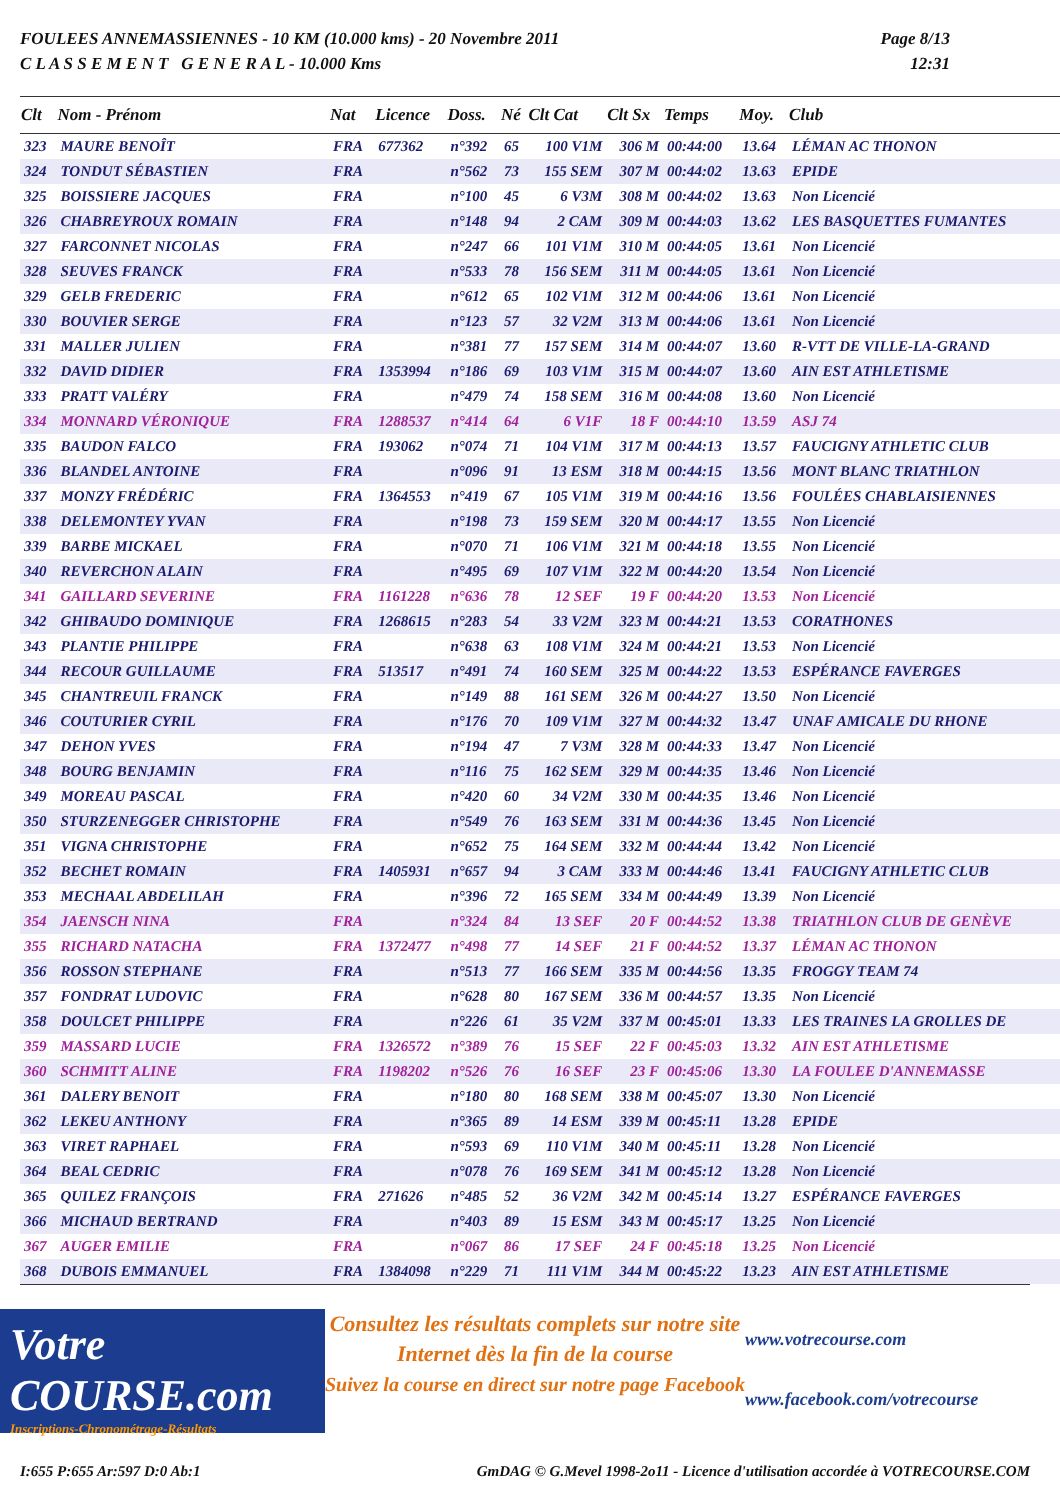FOULEES ANNEMASSIENNES - 10 KM (10.000 kms) - 20 Novembre 2011
C L A S S E M E N T G E N E R A L - 10.000 Kms
Page 8/13
12:31
| Clt | Nom - Prénom | Nat | Licence | Doss. | Né | Clt Cat | Clt Sx | Temps | Moy. | Club |
| --- | --- | --- | --- | --- | --- | --- | --- | --- | --- | --- |
| 323 | MAURE BENOÎT | FRA | 677362 | n°392 | 65 | 100 V1M | 306 M | 00:44:00 | 13.64 | LÉMAN AC THONON |
| 324 | TONDUT SÉBASTIEN | FRA | | n°562 | 73 | 155 SEM | 307 M | 00:44:02 | 13.63 | EPIDE |
| 325 | BOISSIERE JACQUES | FRA | | n°100 | 45 | 6 V3M | 308 M | 00:44:02 | 13.63 | Non Licencié |
| 326 | CHABREYROUX ROMAIN | FRA | | n°148 | 94 | 2 CAM | 309 M | 00:44:03 | 13.62 | LES BASQUETTES FUMANTES |
| 327 | FARCONNET NICOLAS | FRA | | n°247 | 66 | 101 V1M | 310 M | 00:44:05 | 13.61 | Non Licencié |
| 328 | SEUVES FRANCK | FRA | | n°533 | 78 | 156 SEM | 311 M | 00:44:05 | 13.61 | Non Licencié |
| 329 | GELB FREDERIC | FRA | | n°612 | 65 | 102 V1M | 312 M | 00:44:06 | 13.61 | Non Licencié |
| 330 | BOUVIER SERGE | FRA | | n°123 | 57 | 32 V2M | 313 M | 00:44:06 | 13.61 | Non Licencié |
| 331 | MALLER JULIEN | FRA | | n°381 | 77 | 157 SEM | 314 M | 00:44:07 | 13.60 | R-VTT DE VILLE-LA-GRAND |
| 332 | DAVID DIDIER | FRA | 1353994 | n°186 | 69 | 103 V1M | 315 M | 00:44:07 | 13.60 | AIN EST ATHLETISME |
| 333 | PRATT VALÉRY | FRA | | n°479 | 74 | 158 SEM | 316 M | 00:44:08 | 13.60 | Non Licencié |
| 334 | MONNARD VÉRONIQUE | FRA | 1288537 | n°414 | 64 | 6 V1F | 18 F | 00:44:10 | 13.59 | ASJ 74 |
| 335 | BAUDON FALCO | FRA | 193062 | n°074 | 71 | 104 V1M | 317 M | 00:44:13 | 13.57 | FAUCIGNY ATHLETIC CLUB |
| 336 | BLANDEL ANTOINE | FRA | | n°096 | 91 | 13 ESM | 318 M | 00:44:15 | 13.56 | MONT BLANC TRIATHLON |
| 337 | MONZY FRÉDÉRIC | FRA | 1364553 | n°419 | 67 | 105 V1M | 319 M | 00:44:16 | 13.56 | FOULÉES CHABLAISIENNES |
| 338 | DELEMONTEY YVAN | FRA | | n°198 | 73 | 159 SEM | 320 M | 00:44:17 | 13.55 | Non Licencié |
| 339 | BARBE MICKAEL | FRA | | n°070 | 71 | 106 V1M | 321 M | 00:44:18 | 13.55 | Non Licencié |
| 340 | REVERCHON ALAIN | FRA | | n°495 | 69 | 107 V1M | 322 M | 00:44:20 | 13.54 | Non Licencié |
| 341 | GAILLARD SEVERINE | FRA | 1161228 | n°636 | 78 | 12 SEF | 19 F | 00:44:20 | 13.53 | Non Licencié |
| 342 | GHIBAUDO DOMINIQUE | FRA | 1268615 | n°283 | 54 | 33 V2M | 323 M | 00:44:21 | 13.53 | CORATHONES |
| 343 | PLANTIE PHILIPPE | FRA | | n°638 | 63 | 108 V1M | 324 M | 00:44:21 | 13.53 | Non Licencié |
| 344 | RECOUR GUILLAUME | FRA | 513517 | n°491 | 74 | 160 SEM | 325 M | 00:44:22 | 13.53 | ESPÉRANCE FAVERGES |
| 345 | CHANTREUIL FRANCK | FRA | | n°149 | 88 | 161 SEM | 326 M | 00:44:27 | 13.50 | Non Licencié |
| 346 | COUTURIER CYRIL | FRA | | n°176 | 70 | 109 V1M | 327 M | 00:44:32 | 13.47 | UNAF AMICALE DU RHONE |
| 347 | DEHON YVES | FRA | | n°194 | 47 | 7 V3M | 328 M | 00:44:33 | 13.47 | Non Licencié |
| 348 | BOURG BENJAMIN | FRA | | n°116 | 75 | 162 SEM | 329 M | 00:44:35 | 13.46 | Non Licencié |
| 349 | MOREAU PASCAL | FRA | | n°420 | 60 | 34 V2M | 330 M | 00:44:35 | 13.46 | Non Licencié |
| 350 | STURZENEGGER CHRISTOPHE | FRA | | n°549 | 76 | 163 SEM | 331 M | 00:44:36 | 13.45 | Non Licencié |
| 351 | VIGNA CHRISTOPHE | FRA | | n°652 | 75 | 164 SEM | 332 M | 00:44:44 | 13.42 | Non Licencié |
| 352 | BECHET ROMAIN | FRA | 1405931 | n°657 | 94 | 3 CAM | 333 M | 00:44:46 | 13.41 | FAUCIGNY ATHLETIC CLUB |
| 353 | MECHAAL ABDELILAH | FRA | | n°396 | 72 | 165 SEM | 334 M | 00:44:49 | 13.39 | Non Licencié |
| 354 | JAENSCH NINA | FRA | | n°324 | 84 | 13 SEF | 20 F | 00:44:52 | 13.38 | TRIATHLON CLUB DE GENÈVE |
| 355 | RICHARD NATACHA | FRA | 1372477 | n°498 | 77 | 14 SEF | 21 F | 00:44:52 | 13.37 | LÉMAN AC THONON |
| 356 | ROSSON STEPHANE | FRA | | n°513 | 77 | 166 SEM | 335 M | 00:44:56 | 13.35 | FROGGY TEAM 74 |
| 357 | FONDRAT LUDOVIC | FRA | | n°628 | 80 | 167 SEM | 336 M | 00:44:57 | 13.35 | Non Licencié |
| 358 | DOULCET PHILIPPE | FRA | | n°226 | 61 | 35 V2M | 337 M | 00:45:01 | 13.33 | LES TRAINES LA GROLLES DE |
| 359 | MASSARD LUCIE | FRA | 1326572 | n°389 | 76 | 15 SEF | 22 F | 00:45:03 | 13.32 | AIN EST ATHLETISME |
| 360 | SCHMITT ALINE | FRA | 1198202 | n°526 | 76 | 16 SEF | 23 F | 00:45:06 | 13.30 | LA FOULEE D'ANNEMASSE |
| 361 | DALERY BENOIT | FRA | | n°180 | 80 | 168 SEM | 338 M | 00:45:07 | 13.30 | Non Licencié |
| 362 | LEKEU ANTHONY | FRA | | n°365 | 89 | 14 ESM | 339 M | 00:45:11 | 13.28 | EPIDE |
| 363 | VIRET RAPHAEL | FRA | | n°593 | 69 | 110 V1M | 340 M | 00:45:11 | 13.28 | Non Licencié |
| 364 | BEAL CEDRIC | FRA | | n°078 | 76 | 169 SEM | 341 M | 00:45:12 | 13.28 | Non Licencié |
| 365 | QUILEZ FRANÇOIS | FRA | 271626 | n°485 | 52 | 36 V2M | 342 M | 00:45:14 | 13.27 | ESPÉRANCE FAVERGES |
| 366 | MICHAUD BERTRAND | FRA | | n°403 | 89 | 15 ESM | 343 M | 00:45:17 | 13.25 | Non Licencié |
| 367 | AUGER EMILIE | FRA | | n°067 | 86 | 17 SEF | 24 F | 00:45:18 | 13.25 | Non Licencié |
| 368 | DUBOIS EMMANUEL | FRA | 1384098 | n°229 | 71 | 111 V1M | 344 M | 00:45:22 | 13.23 | AIN EST ATHLETISME |
Votre COURSE.com
Inscriptions-Chronométrage-Résultats
Consultez les résultats complets sur notre site Internet dès la fin de la course
Suivez la course en direct sur notre page Facebook
www.votrecourse.com
www.facebook.com/votrecourse
I:655 P:655 Ar:597 D:0 Ab:1 GmDAG © G.Mevel 1998-2o11 - Licence d'utilisation accordée à VOTRECOURSE.COM